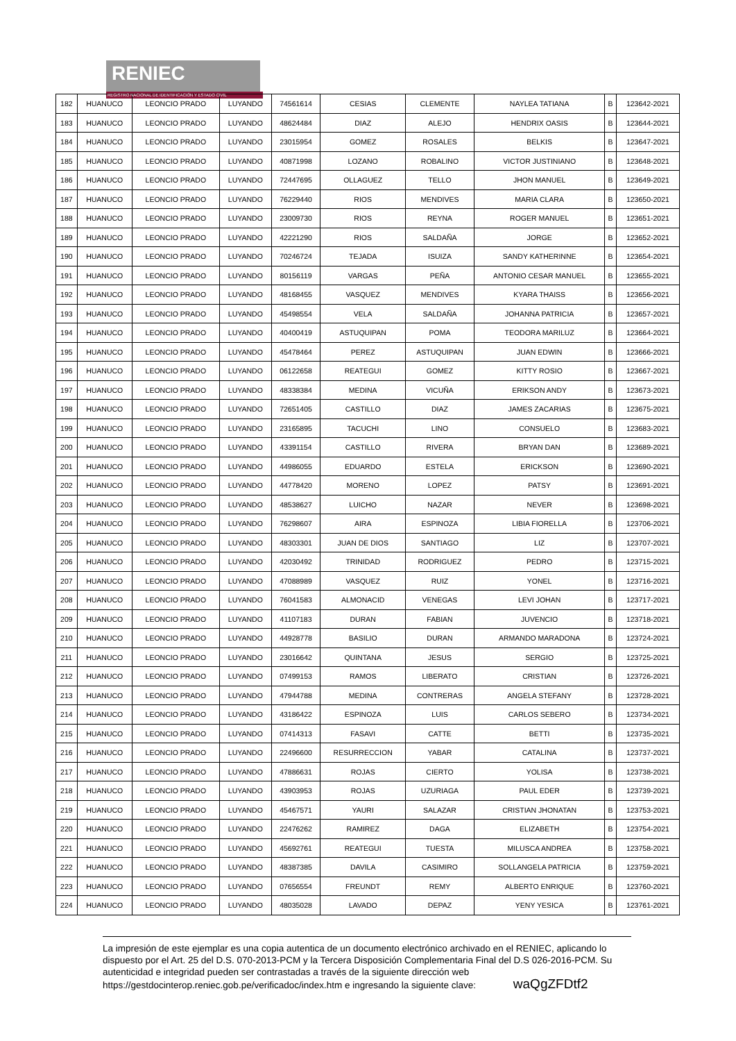RENIEC
REGISTRO NACIONAL DE IDENTIFICACIÓN Y ESTADO CIVIL
| 182 | HUANUCO | LEONCIO PRADO | LUYANDO | 74561614 | CESIAS | CLEMENTE | NAYLEA TATIANA | B | 123642-2021 |
| 183 | HUANUCO | LEONCIO PRADO | LUYANDO | 48624484 | DIAZ | ALEJO | HENDRIX OASIS | B | 123644-2021 |
| 184 | HUANUCO | LEONCIO PRADO | LUYANDO | 23015954 | GOMEZ | ROSALES | BELKIS | B | 123647-2021 |
| 185 | HUANUCO | LEONCIO PRADO | LUYANDO | 40871998 | LOZANO | ROBALINO | VICTOR JUSTINIANO | B | 123648-2021 |
| 186 | HUANUCO | LEONCIO PRADO | LUYANDO | 72447695 | OLLAGUEZ | TELLO | JHON MANUEL | B | 123649-2021 |
| 187 | HUANUCO | LEONCIO PRADO | LUYANDO | 76229440 | RIOS | MENDIVES | MARIA CLARA | B | 123650-2021 |
| 188 | HUANUCO | LEONCIO PRADO | LUYANDO | 23009730 | RIOS | REYNA | ROGER MANUEL | B | 123651-2021 |
| 189 | HUANUCO | LEONCIO PRADO | LUYANDO | 42221290 | RIOS | SALDAÑA | JORGE | B | 123652-2021 |
| 190 | HUANUCO | LEONCIO PRADO | LUYANDO | 70246724 | TEJADA | ISUIZA | SANDY KATHERINNE | B | 123654-2021 |
| 191 | HUANUCO | LEONCIO PRADO | LUYANDO | 80156119 | VARGAS | PEÑA | ANTONIO CESAR MANUEL | B | 123655-2021 |
| 192 | HUANUCO | LEONCIO PRADO | LUYANDO | 48168455 | VASQUEZ | MENDIVES | KYARA THAISS | B | 123656-2021 |
| 193 | HUANUCO | LEONCIO PRADO | LUYANDO | 45498554 | VELA | SALDAÑA | JOHANNA PATRICIA | B | 123657-2021 |
| 194 | HUANUCO | LEONCIO PRADO | LUYANDO | 40400419 | ASTUQUIPAN | POMA | TEODORA MARILUZ | B | 123664-2021 |
| 195 | HUANUCO | LEONCIO PRADO | LUYANDO | 45478464 | PEREZ | ASTUQUIPAN | JUAN EDWIN | B | 123666-2021 |
| 196 | HUANUCO | LEONCIO PRADO | LUYANDO | 06122658 | REATEGUI | GOMEZ | KITTY ROSIO | B | 123667-2021 |
| 197 | HUANUCO | LEONCIO PRADO | LUYANDO | 48338384 | MEDINA | VICUÑA | ERIKSON ANDY | B | 123673-2021 |
| 198 | HUANUCO | LEONCIO PRADO | LUYANDO | 72651405 | CASTILLO | DIAZ | JAMES ZACARIAS | B | 123675-2021 |
| 199 | HUANUCO | LEONCIO PRADO | LUYANDO | 23165895 | TACUCHI | LINO | CONSUELO | B | 123683-2021 |
| 200 | HUANUCO | LEONCIO PRADO | LUYANDO | 43391154 | CASTILLO | RIVERA | BRYAN DAN | B | 123689-2021 |
| 201 | HUANUCO | LEONCIO PRADO | LUYANDO | 44986055 | EDUARDO | ESTELA | ERICKSON | B | 123690-2021 |
| 202 | HUANUCO | LEONCIO PRADO | LUYANDO | 44778420 | MORENO | LOPEZ | PATSY | B | 123691-2021 |
| 203 | HUANUCO | LEONCIO PRADO | LUYANDO | 48538627 | LUICHO | NAZAR | NEVER | B | 123698-2021 |
| 204 | HUANUCO | LEONCIO PRADO | LUYANDO | 76298607 | AIRA | ESPINOZA | LIBIA FIORELLA | B | 123706-2021 |
| 205 | HUANUCO | LEONCIO PRADO | LUYANDO | 48303301 | JUAN DE DIOS | SANTIAGO | LIZ | B | 123707-2021 |
| 206 | HUANUCO | LEONCIO PRADO | LUYANDO | 42030492 | TRINIDAD | RODRIGUEZ | PEDRO | B | 123715-2021 |
| 207 | HUANUCO | LEONCIO PRADO | LUYANDO | 47088989 | VASQUEZ | RUIZ | YONEL | B | 123716-2021 |
| 208 | HUANUCO | LEONCIO PRADO | LUYANDO | 76041583 | ALMONACID | VENEGAS | LEVI JOHAN | B | 123717-2021 |
| 209 | HUANUCO | LEONCIO PRADO | LUYANDO | 41107183 | DURAN | FABIAN | JUVENCIO | B | 123718-2021 |
| 210 | HUANUCO | LEONCIO PRADO | LUYANDO | 44928778 | BASILIO | DURAN | ARMANDO MARADONA | B | 123724-2021 |
| 211 | HUANUCO | LEONCIO PRADO | LUYANDO | 23016642 | QUINTANA | JESUS | SERGIO | B | 123725-2021 |
| 212 | HUANUCO | LEONCIO PRADO | LUYANDO | 07499153 | RAMOS | LIBERATO | CRISTIAN | B | 123726-2021 |
| 213 | HUANUCO | LEONCIO PRADO | LUYANDO | 47944788 | MEDINA | CONTRERAS | ANGELA STEFANY | B | 123728-2021 |
| 214 | HUANUCO | LEONCIO PRADO | LUYANDO | 43186422 | ESPINOZA | LUIS | CARLOS SEBERO | B | 123734-2021 |
| 215 | HUANUCO | LEONCIO PRADO | LUYANDO | 07414313 | FASAVI | CATTE | BETTI | B | 123735-2021 |
| 216 | HUANUCO | LEONCIO PRADO | LUYANDO | 22496600 | RESURRECCION | YABAR | CATALINA | B | 123737-2021 |
| 217 | HUANUCO | LEONCIO PRADO | LUYANDO | 47886631 | ROJAS | CIERTO | YOLISA | B | 123738-2021 |
| 218 | HUANUCO | LEONCIO PRADO | LUYANDO | 43903953 | ROJAS | UZURIAGA | PAUL EDER | B | 123739-2021 |
| 219 | HUANUCO | LEONCIO PRADO | LUYANDO | 45467571 | YAURI | SALAZAR | CRISTIAN JHONATAN | B | 123753-2021 |
| 220 | HUANUCO | LEONCIO PRADO | LUYANDO | 22476262 | RAMIREZ | DAGA | ELIZABETH | B | 123754-2021 |
| 221 | HUANUCO | LEONCIO PRADO | LUYANDO | 45692761 | REATEGUI | TUESTA | MILUSCA ANDREA | B | 123758-2021 |
| 222 | HUANUCO | LEONCIO PRADO | LUYANDO | 48387385 | DAVILA | CASIMIRO | SOLLANGELA PATRICIA | B | 123759-2021 |
| 223 | HUANUCO | LEONCIO PRADO | LUYANDO | 07656554 | FREUNDT | REMY | ALBERTO ENRIQUE | B | 123760-2021 |
| 224 | HUANUCO | LEONCIO PRADO | LUYANDO | 48035028 | LAVADO | DEPAZ | YENY YESICA | B | 123761-2021 |
La impresión de este ejemplar es una copia autentica de un documento electrónico archivado en el RENIEC, aplicando lo dispuesto por el Art. 25 del D.S. 070-2013-PCM y la Tercera Disposición Complementaria Final del D.S 026-2016-PCM. Su autenticidad e integridad pueden ser contrastadas a través de la siguiente dirección web https://gestdocinterop.reniec.gob.pe/verificadoc/index.htm e ingresando la siguiente clave: waQgZFDtf2